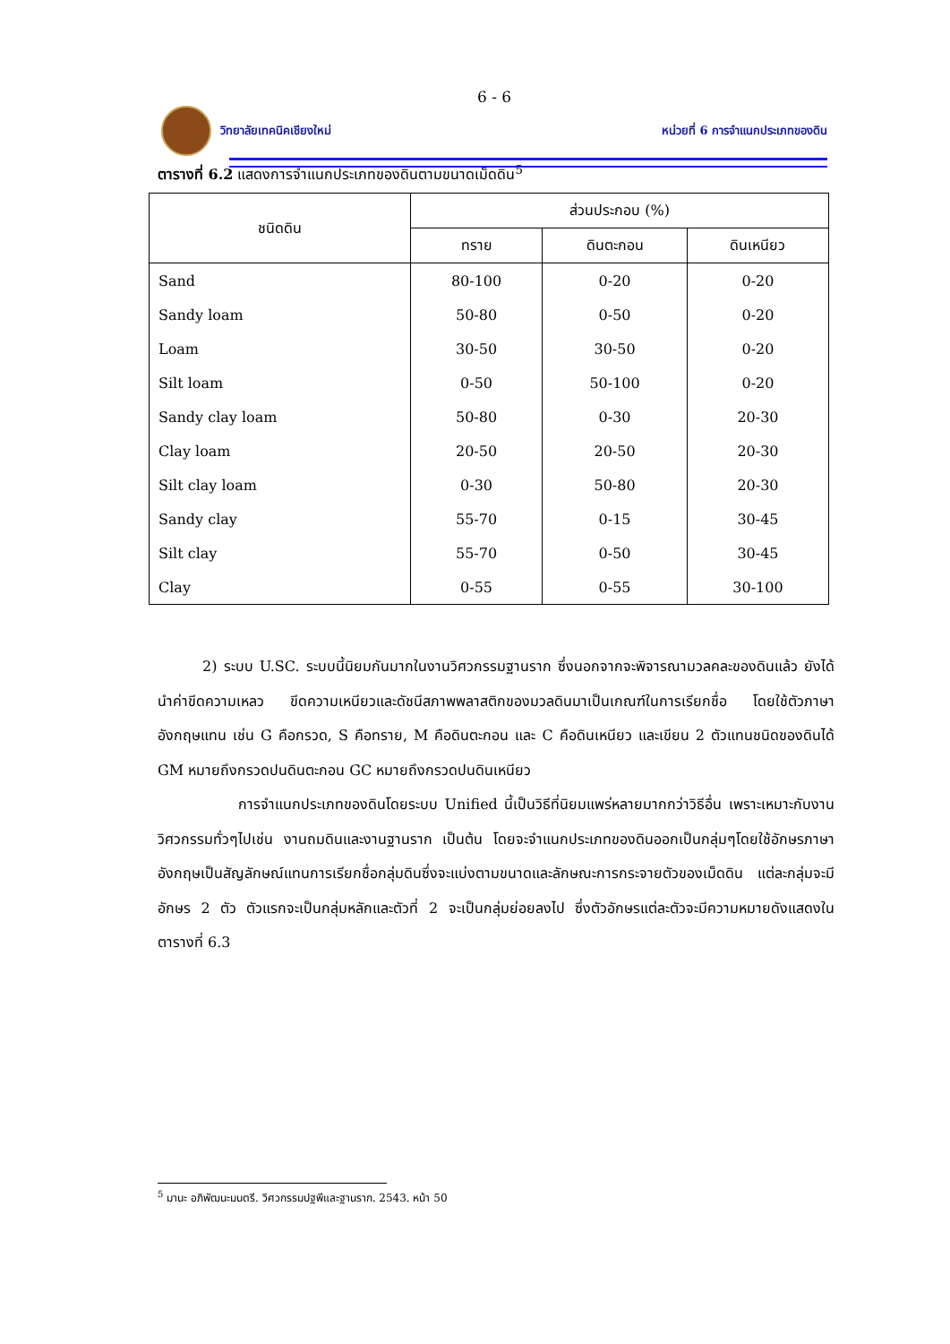6 - 6
วิทยาลัยเทคนิคเชียงใหม่
หน่วยที่ 6 การจำแนกประเภทของดิน
ตารางที่ 6.2 แสดงการจำแนกประเภทของดินตามขนาดเม็ดดิน<sup>5</sup>
| ชนิดดิน | ส่วนประกอบ (%) | | |
| --- | --- | --- | --- |
| | ทราย | ดินตะกอน | ดินเหนียว |
| Sand | 80-100 | 0-20 | 0-20 |
| Sandy loam | 50-80 | 0-50 | 0-20 |
| Loam | 30-50 | 30-50 | 0-20 |
| Silt loam | 0-50 | 50-100 | 0-20 |
| Sandy clay loam | 50-80 | 0-30 | 20-30 |
| Clay loam | 20-50 | 20-50 | 20-30 |
| Silt clay loam | 0-30 | 50-80 | 20-30 |
| Sandy clay | 55-70 | 0-15 | 30-45 |
| Silt clay | 55-70 | 0-50 | 30-45 |
| Clay | 0-55 | 0-55 | 30-100 |
2) ระบบ U.SC. ระบบนี้นิยมกันมากในงานวิศวกรรมฐานราก ซึ่งนอกจากจะพิจารณามวลคละของดินแล้ว ยังได้นำค่าขีดความเหลว ขีดความเหนียวและดัชนีสภาพพลาสติกของมวลดินมาเป็นเกณฑ์ในการเรียกชื่อ โดยใช้ตัวภาษาอังกฤษแทน เช่น G คือกรวด, S คือทราย, M คือดินตะกอน และ C คือดินเหนียว และเขียน 2 ตัวแทนชนิดของดินได้ GM หมายถึงกรวดปนดินตะกอน GC หมายถึงกรวดปนดินเหนียว
การจำแนกประเภทของดินโดยระบบ Unified นี้เป็นวิธีที่นิยมแพร่หลายมากกว่าวิธีอื่น เพราะเหมาะกับงานวิศวกรรมทั่วๆไปเช่น งานถมดินและงานฐานราก เป็นต้น โดยจะจำแนกประเภทของดินออกเป็นกลุ่มๆโดยใช้อักษรภาษาอังกฤษเป็นสัญลักษณ์แทนการเรียกชื่อกลุ่มดินซึ่งจะแบ่งตามขนาดและลักษณะการกระจายตัวของเม็ดดิน แต่ละกลุ่มจะมีอักษร 2 ตัว ตัวแรกจะเป็นกลุ่มหลักและตัวที่ 2 จะเป็นกลุ่มย่อยลงไป ซึ่งตัวอักษรแต่ละตัวจะมีความหมายดังแสดงในตารางที่ 6.3
<sup>5</sup> มานะ อภิพัฒนะมนตรี. วิศวกรรมปฐพีและฐานราก. 2543. หน้า 50